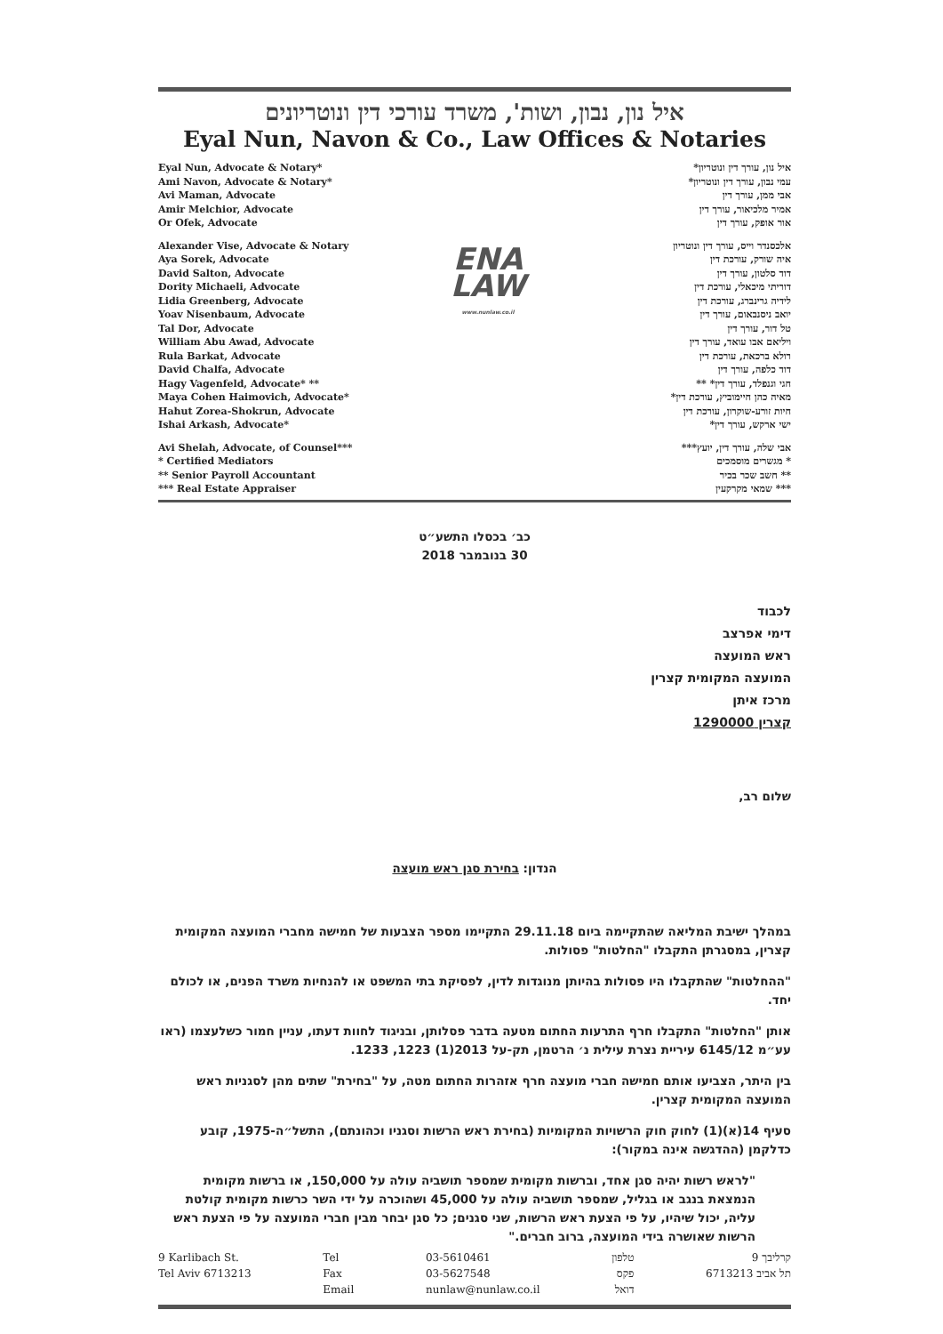איל נון, נבון, ושות', משרד עורכי דין ונוטריונים
Eyal Nun, Navon & Co., Law Offices & Notaries
Eyal Nun, Advocate & Notary*
Ami Navon, Advocate & Notary*
Avi Maman, Advocate
Amir Melchior, Advocate
Or Ofek, Advocate
Alexander Vise, Advocate & Notary
Aya Sorek, Advocate
David Salton, Advocate
Dority Michaeli, Advocate
Lidia Greenberg, Advocate
Yoav Nisenbaum, Advocate
Tal Dor, Advocate
William Abu Awad, Advocate
Rula Barkat, Advocate
David Chalfa, Advocate
Hagy Vagenfeld, Advocate* **
Maya Cohen Haimovich, Advocate*
Hahut Zorea-Shokrun, Advocate
Ishai Arkash, Advocate*
Avi Shelah, Advocate, of Counsel***
* Certified Mediators
** Senior Payroll Accountant
*** Real Estate Appraiser
ENA
LAW
www.nunlaw.co.il
איל נון, עורך דין ונוטריון*
עמי נבון, עורך דין ונוטריון*
אבי ממן, עורך דין
אמיר מלכיאור, עורך דין
אור אופק, עורך דין
אלכסנדר וייס, עורך דין ונוטריון
איה שורק, עורכת דין
דוד סלטון, עורך דין
דוריתי מיכאלי, עורכת דין
לידיה גרינברג, עורכת דין
יואב ניסנבאום, עורך דין
טל דור, עורך דין
ויליאם אבו עואד, עורך דין
רולא ברכאת, עורכת דין
דוד כלפה, עורך דין
חגי וגנפלד, עורך דין* **
מאיה כהן חיימוביץ, עורכת דין*
חיות זורע-שוקרון, עורכת דין
ישי ארקש, עורך דין*
אבי שלה, עורך דין, יועץ***
* מגשרים מוסמכים
** חשב שכר בכיר
*** שמאי מקרקעין
כב׳ בכסלו התשע״ט
30 בנובמבר 2018
לכבוד
דימי אפרצב
ראש המועצה
המועצה המקומית קצרין
מרכז איתן
קצרין 1290000
שלום רב,
הנדון: בחירת סגן ראש מועצה
במהלך ישיבת המליאה שהתקיימה ביום 29.11.18 התקיימו מספר הצבעות של חמישה מחברי המועצה המקומית קצרין, במסגרתן התקבלו "החלטות" פסולות.
"ההחלטות" שהתקבלו היו פסולות בהיותן מנוגדות לדין, לפסיקת בתי המשפט או להנחיות משרד הפנים, או לכולם יחד.
אותן "החלטות" התקבלו חרף התרעות החתום מטעה בדבר פסלותן, ובניגוד לחוות דעתו, עניין חמור כשלעצמו (ראו עע״מ 6145/12 עיריית נצרת עילית נ׳ הרטמן, תק-על 2013(1) 1223, 1233.
בין היתר, הצביעו אותם חמישה חברי מועצה חרף אזהרות החתום מטה, על "בחירת" שתים מהן לסגניות ראש המועצה המקומית קצרין.
סעיף 14(א)(1) לחוק חוק הרשויות המקומיות (בחירת ראש הרשות וסגניו וכהונתם), התשל״ה-1975, קובע כדלקמן (ההדגשה אינה במקור):
"לראש רשות יהיה סגן אחד, וברשות מקומית שמספר תושביה עולה על 150,000, או ברשות מקומית הנמצאת בנגב או בגליל, שמספר תושביה עולה על 45,000 ושהוכרה על ידי השר כרשות מקומית קולטת עליה, יכול שיהיו, על פי הצעת ראש הרשות, שני סגנים; כל סגן יבחר מבין חברי המועצה על פי הצעת ראש הרשות שאושרה בידי המועצה, ברוב חברים."
9 Karlibach St.
Tel Aviv 6713213
Tel
Fax
Email
03-5610461
03-5627548
nunlaw@nunlaw.co.il
טלפון
פקס
דואל
קרליבך 9
תל אביב 6713213